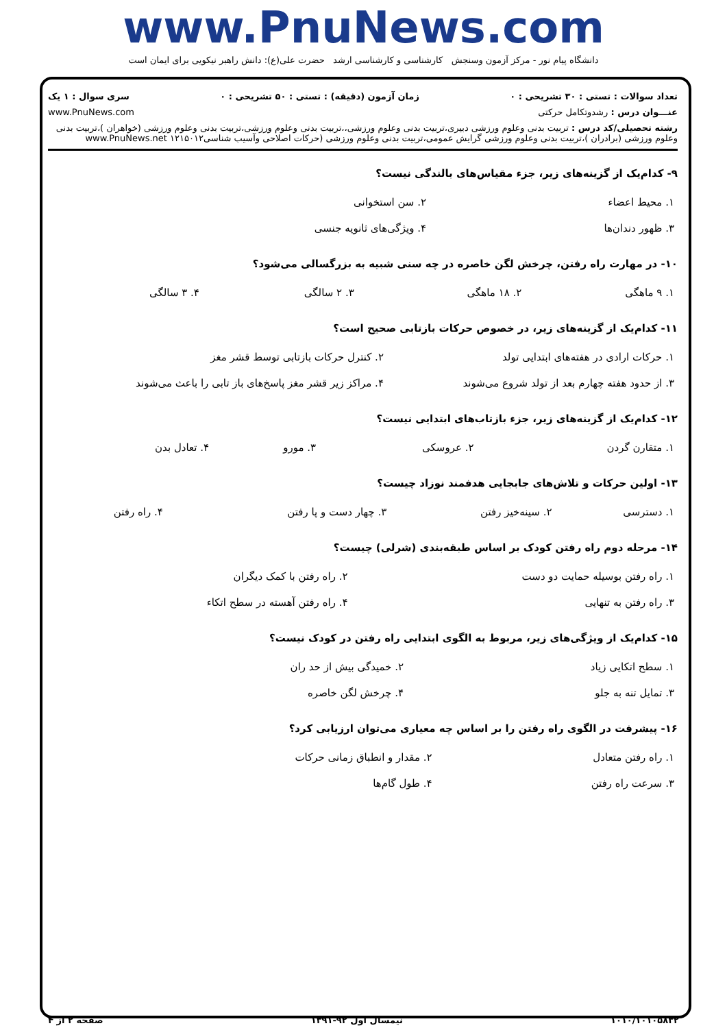www.PnuNews.com
دانشگاه پیام نور - مرکز آزمون وسنجش کارشناسی و کارشناسی ارشد حضرت علی(ع): دانش راهبر نیکویی برای ایمان است
تعداد سوالات : تستی : ۳۰ تشریحی : ۰ زمان آزمون (دقیقه) : تستی : ۵۰ تشریحی : ۰ سری سوال : ۱ یک
عنـــوان درس : رشدوتکامل حرکتی www.PnuNews.com
رشته تحصیلی/کد درس : تربیت بدنی وعلوم ورزشی دبیری،تربیت بدنی وعلوم ورزشی،،تربیت بدنی وعلوم ورزشی،تربیت بدنی وعلوم ورزشی (خواهران )،تربیت بدنی وعلوم ورزشی (برادران )،تربیت بدنی وعلوم ورزشی گرایش عمومی،تربیت بدنی وعلوم ورزشی (حرکات اصلاحی وآسیب شناسی۱۲۱۵۰۱۲ www.PnuNews.net
۹- کدام‌یک از گزینه‌های زیر، جزء مقیاس‌های بالندگی نیست؟
| ۱. محیط اعضاء | ۲. سن استخوانی |
| ۳. ظهور دندان‌ها | ۴. ویژگی‌های ثانویه جنسی |
۱۰- در مهارت راه رفتن، چرخش لگن خاصره در چه سنی شبیه به بزرگسالی می‌شود؟
| ۱. ۹ ماهگی | ۲. ۱۸ ماهگی | ۳. ۲ سالگی | ۴. ۳ سالگی |
۱۱- کدام‌یک از گزینه‌های زیر، در خصوص حرکات بازتابی صحیح است؟
| ۱. حرکات ارادی در هفته‌های ابتدایی تولد | ۲. کنترل حرکات بازتابی توسط قشر مغز |
| ۳. از حدود هفته چهارم بعد از تولد شروع می‌شوند | ۴. مراکز زیر قشر مغز پاسخ‌های باز تابی را باعث می‌شوند |
۱۲- کدام‌یک از گزینه‌های زیر، جزء بازتاب‌های ابتدایی نیست؟
| ۱. متقارن گردن | ۲. عروسکی | ۳. مورو | ۴. تعادل بدن |
۱۳- اولین حرکات و تلاش‌های جابجایی هدفمند نوزاد چیست؟
| ۱. دسترسی | ۲. سینه‌خیز رفتن | ۳. چهار دست و پا رفتن | ۴. راه رفتن |
۱۴- مرحله دوم راه رفتن کودک بر اساس طبقه‌بندی (شرلی) چیست؟
| ۱. راه رفتن بوسیله حمایت دو دست | ۲. راه رفتن با کمک دیگران |
| ۳. راه رفتن به تنهایی | ۴. راه رفتن آهسته در سطح اتکاء |
۱۵- کدام‌یک از ویژگی‌های زیر، مربوط به الگوی ابتدایی راه رفتن در کودک نیست؟
| ۱. سطح اتکایی زیاد | ۲. خمیدگی بیش از حد ران |
| ۳. تمایل تنه به جلو | ۴. چرخش لگن خاصره |
۱۶- پیشرفت در الگوی راه رفتن را بر اساس چه معیاری می‌توان ارزیابی کرد؟
| ۱. راه رفتن متعادل | ۲. مقدار و انطباق زمانی حرکات |
| ۳. سرعت راه رفتن | ۴. طول گام‌ها |
۱۰۱۰/۱۰۱۰۵۸۳۲ نیمسال اول ۹۲-۱۳۹۱ صفحه ۲ از ۴